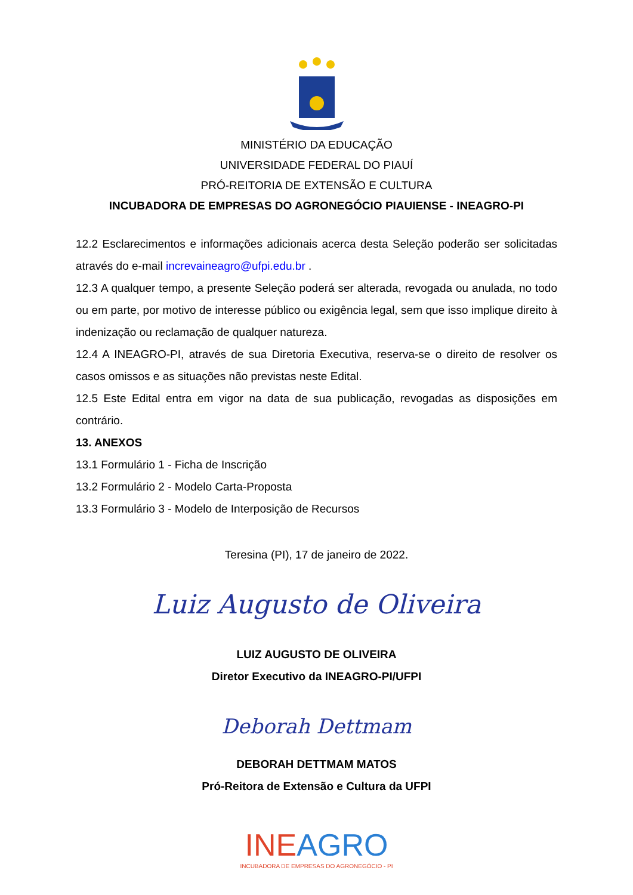MINISTÉRIO DA EDUCAÇÃO
UNIVERSIDADE FEDERAL DO PIAUÍ
PRÓ-REITORIA DE EXTENSÃO E CULTURA
INCUBADORA DE EMPRESAS DO AGRONEGÓCIO PIAUIENSE - INEAGRO-PI
12.2 Esclarecimentos e informações adicionais acerca desta Seleção poderão ser solicitadas através do e-mail increvaineagro@ufpi.edu.br .
12.3 A qualquer tempo, a presente Seleção poderá ser alterada, revogada ou anulada, no todo ou em parte, por motivo de interesse público ou exigência legal, sem que isso implique direito à indenização ou reclamação de qualquer natureza.
12.4 A INEAGRO-PI, através de sua Diretoria Executiva, reserva-se o direito de resolver os casos omissos e as situações não previstas neste Edital.
12.5 Este Edital entra em vigor na data de sua publicação, revogadas as disposições em contrário.
13. ANEXOS
13.1 Formulário 1 - Ficha de Inscrição
13.2 Formulário 2 - Modelo Carta-Proposta
13.3 Formulário 3 - Modelo de Interposição de Recursos
Teresina (PI), 17 de janeiro de 2022.
Luiz Augusto de Oliveira
LUIZ AUGUSTO DE OLIVEIRA
Diretor Executivo da INEAGRO-PI/UFPI
Deborah Dettmam
DEBORAH DETTMAM MATOS
Pró-Reitora de Extensão e Cultura da UFPI
INEAGRO
INCUBADORA DE EMPRESAS DO AGRONEGÓCIO - PI